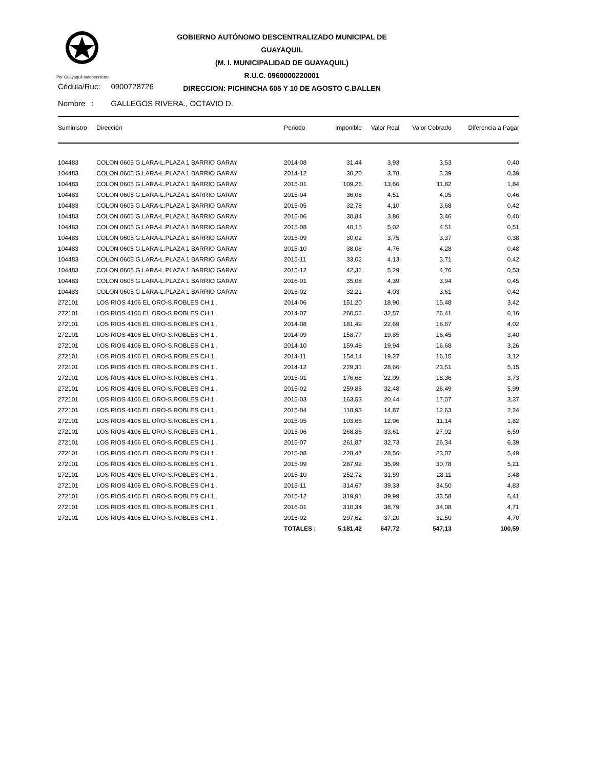Por Guayaquil Independiente
GOBIERNO AUTÓNOMO DESCENTRALIZADO MUNICIPAL DE GUAYAQUIL
(M. I. MUNICIPALIDAD DE GUAYAQUIL)
R.U.C. 0960000220001
DIRECCION: PICHINCHA 605 Y 10 DE AGOSTO C.BALLEN
Cédula/Ruc: 0900728726
Nombre : GALLEGOS RIVERA., OCTAVIO D.
| Suministro | Dirección | Periodo | Imponible | Valor Real | Valor Cobrado | Diferencia a Pagar |
| --- | --- | --- | --- | --- | --- | --- |
| 104483 | COLON 0605 G.LARA-L.PLAZA 1 BARRIO GARAY | 2014-08 | 31,44 | 3,93 | 3,53 | 0,40 |
| 104483 | COLON 0605 G.LARA-L.PLAZA 1 BARRIO GARAY | 2014-12 | 30,20 | 3,78 | 3,39 | 0,39 |
| 104483 | COLON 0605 G.LARA-L.PLAZA 1 BARRIO GARAY | 2015-01 | 109,26 | 13,66 | 11,82 | 1,84 |
| 104483 | COLON 0605 G.LARA-L.PLAZA 1 BARRIO GARAY | 2015-04 | 36,08 | 4,51 | 4,05 | 0,46 |
| 104483 | COLON 0605 G.LARA-L.PLAZA 1 BARRIO GARAY | 2015-05 | 32,78 | 4,10 | 3,68 | 0,42 |
| 104483 | COLON 0605 G.LARA-L.PLAZA 1 BARRIO GARAY | 2015-06 | 30,84 | 3,86 | 3,46 | 0,40 |
| 104483 | COLON 0605 G.LARA-L.PLAZA 1 BARRIO GARAY | 2015-08 | 40,15 | 5,02 | 4,51 | 0,51 |
| 104483 | COLON 0605 G.LARA-L.PLAZA 1 BARRIO GARAY | 2015-09 | 30,02 | 3,75 | 3,37 | 0,38 |
| 104483 | COLON 0605 G.LARA-L.PLAZA 1 BARRIO GARAY | 2015-10 | 38,08 | 4,76 | 4,28 | 0,48 |
| 104483 | COLON 0605 G.LARA-L.PLAZA 1 BARRIO GARAY | 2015-11 | 33,02 | 4,13 | 3,71 | 0,42 |
| 104483 | COLON 0605 G.LARA-L.PLAZA 1 BARRIO GARAY | 2015-12 | 42,32 | 5,29 | 4,76 | 0,53 |
| 104483 | COLON 0605 G.LARA-L.PLAZA 1 BARRIO GARAY | 2016-01 | 35,08 | 4,39 | 3,94 | 0,45 |
| 104483 | COLON 0605 G.LARA-L.PLAZA 1 BARRIO GARAY | 2016-02 | 32,21 | 4,03 | 3,61 | 0,42 |
| 272101 | LOS RIOS 4106 EL ORO-S.ROBLES CH 1 . | 2014-06 | 151,20 | 18,90 | 15,48 | 3,42 |
| 272101 | LOS RIOS 4106 EL ORO-S.ROBLES CH 1 . | 2014-07 | 260,52 | 32,57 | 26,41 | 6,16 |
| 272101 | LOS RIOS 4106 EL ORO-S.ROBLES CH 1 . | 2014-08 | 181,49 | 22,69 | 18,67 | 4,02 |
| 272101 | LOS RIOS 4106 EL ORO-S.ROBLES CH 1 . | 2014-09 | 158,77 | 19,85 | 16,45 | 3,40 |
| 272101 | LOS RIOS 4106 EL ORO-S.ROBLES CH 1 . | 2014-10 | 159,48 | 19,94 | 16,68 | 3,26 |
| 272101 | LOS RIOS 4106 EL ORO-S.ROBLES CH 1 . | 2014-11 | 154,14 | 19,27 | 16,15 | 3,12 |
| 272101 | LOS RIOS 4106 EL ORO-S.ROBLES CH 1 . | 2014-12 | 229,31 | 28,66 | 23,51 | 5,15 |
| 272101 | LOS RIOS 4106 EL ORO-S.ROBLES CH 1 . | 2015-01 | 176,68 | 22,09 | 18,36 | 3,73 |
| 272101 | LOS RIOS 4106 EL ORO-S.ROBLES CH 1 . | 2015-02 | 259,85 | 32,48 | 26,49 | 5,99 |
| 272101 | LOS RIOS 4106 EL ORO-S.ROBLES CH 1 . | 2015-03 | 163,53 | 20,44 | 17,07 | 3,37 |
| 272101 | LOS RIOS 4106 EL ORO-S.ROBLES CH 1 . | 2015-04 | 118,93 | 14,87 | 12,63 | 2,24 |
| 272101 | LOS RIOS 4106 EL ORO-S.ROBLES CH 1 . | 2015-05 | 103,66 | 12,96 | 11,14 | 1,82 |
| 272101 | LOS RIOS 4106 EL ORO-S.ROBLES CH 1 . | 2015-06 | 268,86 | 33,61 | 27,02 | 6,59 |
| 272101 | LOS RIOS 4106 EL ORO-S.ROBLES CH 1 . | 2015-07 | 261,87 | 32,73 | 26,34 | 6,39 |
| 272101 | LOS RIOS 4106 EL ORO-S.ROBLES CH 1 . | 2015-08 | 228,47 | 28,56 | 23,07 | 5,49 |
| 272101 | LOS RIOS 4106 EL ORO-S.ROBLES CH 1 . | 2015-09 | 287,92 | 35,99 | 30,78 | 5,21 |
| 272101 | LOS RIOS 4106 EL ORO-S.ROBLES CH 1 . | 2015-10 | 252,72 | 31,59 | 28,11 | 3,48 |
| 272101 | LOS RIOS 4106 EL ORO-S.ROBLES CH 1 . | 2015-11 | 314,67 | 39,33 | 34,50 | 4,83 |
| 272101 | LOS RIOS 4106 EL ORO-S.ROBLES CH 1 . | 2015-12 | 319,91 | 39,99 | 33,58 | 6,41 |
| 272101 | LOS RIOS 4106 EL ORO-S.ROBLES CH 1 . | 2016-01 | 310,34 | 38,79 | 34,08 | 4,71 |
| 272101 | LOS RIOS 4106 EL ORO-S.ROBLES CH 1 . | 2016-02 | 297,62 | 37,20 | 32,50 | 4,70 |
| | | TOTALES : | 5.181,42 | 647,72 | 547,13 | 100,59 |